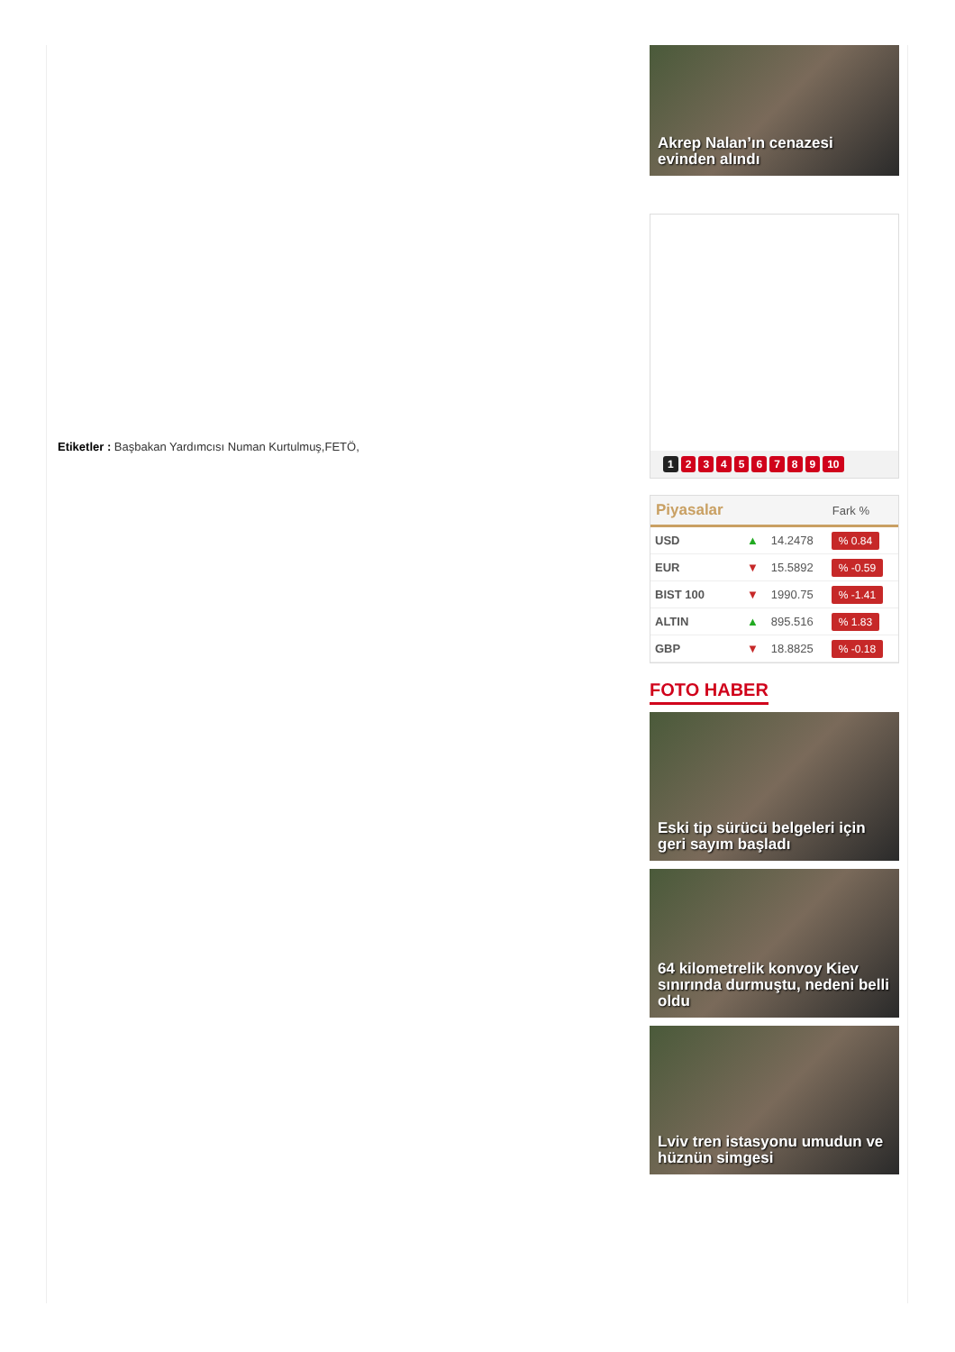Etiketler : Başbakan Yardımcısı Numan Kurtulmuş,FETÖ,
Akrep Nalan’ın cenazesi evinden alındı
1 2 3 4 5 6 7 8 9 10
| Piyasalar | | | Fark % |
| --- | --- | --- | --- |
| USD | ▲ | 14.2478 | % 0.84 |
| EUR | ▼ | 15.5892 | % -0.59 |
| BIST 100 | ▼ | 1990.75 | % -1.41 |
| ALTIN | ▲ | 895.516 | % 1.83 |
| GBP | ▼ | 18.8825 | % -0.18 |
FOTO HABER
Eski tip sürücü belgeleri için geri sayım başladı
64 kilometrelik konvoy Kiev sınırında durmuştu, nedeni belli oldu
Lviv tren istasyonu umudun ve hüznün simgesi